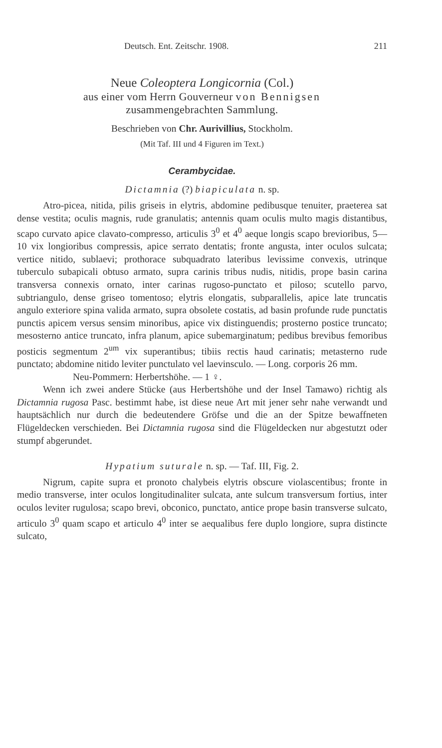Deutsch. Ent. Zeitschr. 1908. 211
Neue Coleoptera Longicornia (Col.)
aus einer vom Herrn Gouverneur von Bennigsen
zusammengebrachten Sammlung.
Beschrieben von Chr. Aurivillius, Stockholm.
(Mit Taf. III und 4 Figuren im Text.)
Cerambycidae.
Dictamnia (?) biapiculata n. sp.
Atro-picea, nitida, pilis griseis in elytris, abdomine pedibusque tenuiter, praeterea sat dense vestita; oculis magnis, rude granulatis; antennis quam oculis multo magis distantibus, scapo curvato apice clavato-compresso, articulis 3<sup>0</sup> et 4<sup>0</sup> aeque longis scapo brevioribus, 5—10 vix longioribus compressis, apice serrato dentatis; fronte angusta, inter oculos sulcata; vertice nitido, sublaevi; prothorace subquadrato lateribus levissime convexis, utrinque tuberculo subapicali obtuso armato, supra carinis tribus nudis, nitidis, prope basin carina transversa connexis ornato, inter carinas rugoso-punctato et piloso; scutello parvo, subtriangulo, dense griseo tomentoso; elytris elongatis, subparallelis, apice late truncatis angulo exteriore spina valida armato, supra obsolete costatis, ad basin profunde rude punctatis punctis apicem versus sensim minoribus, apice vix distinguendis; prosterno postice truncato; mesosterno antice truncato, infra planum, apice subemarginatum; pedibus brevibus femoribus posticis segmentum 2<sup>um</sup> vix superantibus; tibiis rectis haud carinatis; metasterno rude punctato; abdomine nitido leviter punctulato vel laevinsculo. — Long. corporis 26 mm.
Neu-Pommern: Herbertshöhe. — 1 ♀.
Wenn ich zwei andere Stücke (aus Herbertshöhe und der Insel Tamawo) richtig als Dictamnia rugosa Pasc. bestimmt habe, ist diese neue Art mit jener sehr nahe verwandt und hauptsächlich nur durch die bedeutendere Gröfse und die an der Spitze bewaffneten Flügeldecken verschieden. Bei Dictamnia rugosa sind die Flügeldecken nur abgestutzt oder stumpf abgerundet.
Hypatium suturale n. sp. — Taf. III, Fig. 2.
Nigrum, capite supra et pronoto chalybeis elytris obscure violascentibus; fronte in medio transverse, inter oculos longitudinaliter sulcata, ante sulcum transversum fortius, inter oculos leviter rugulosa; scapo brevi, obconico, punctato, antice prope basin transverse sulcato, articulo 3<sup>0</sup> quam scapo et articulo 4<sup>0</sup> inter se aequalibus fere duplo longiore, supra distincte sulcato,